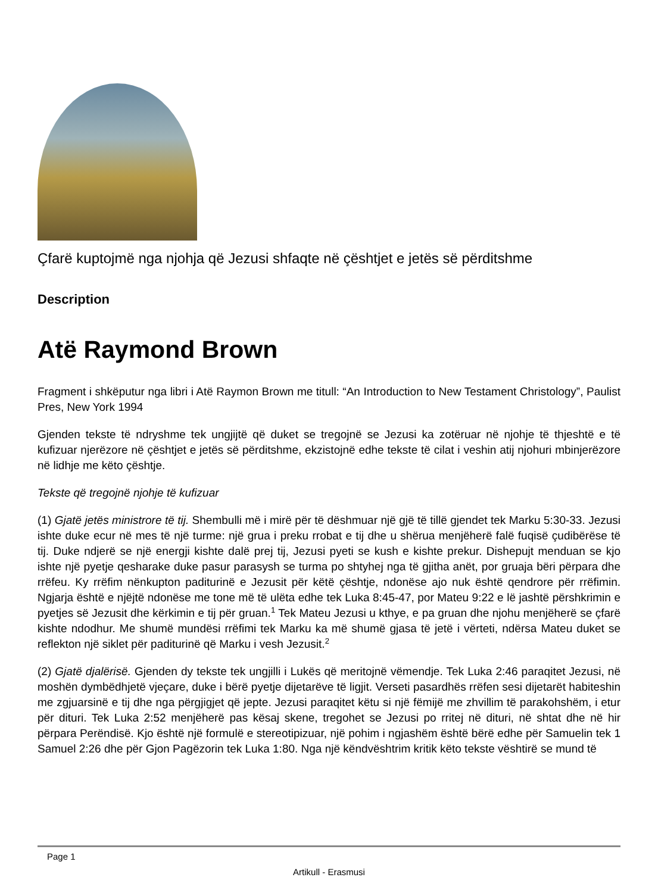Çfarë kuptojmë nga njohja që Jezusi shfaqte në çështjet e jetës së përditshme
Description
Atë Raymond Brown
Fragment i shkëputur nga libri i Atë Raymon Brown me titull: “An Introduction to New Testament Christology”, Paulist Pres, New York 1994
Gjenden tekste të ndryshme tek ungjijtë që duket se tregojnë se Jezusi ka zotëruar në njohje të thjeshtë e të kufizuar njerëzore në çështjet e jetës së përditshme, ekzistojnë edhe tekste të cilat i veshin atij njohuri mbinjerëzore në lidhje me këto çështje.
Tekste që tregojnë njohje të kufizuar
(1) Gjatë jetës ministrore të tij. Shembulli më i mirë për të dëshmuar një gjë të tillë gjendet tek Marku 5:30-33. Jezusi ishte duke ecur në mes të një turme: një grua i preku rrobat e tij dhe u shërua menjëherë falë fuqisë çudibërëse të tij. Duke ndjerë se një energji kishte dalë prej tij, Jezusi pyeti se kush e kishte prekur. Dishepujt menduan se kjo ishte një pyetje qesharake duke pasur parasysh se turma po shtyhej nga të gjitha anët, por gruaja bëri përpara dhe rrëfeu. Ky rrëfim nënkupton paditurinë e Jezusit për këtë çështje, ndonëse ajo nuk është qendrore për rrëfimin. Ngjarja është e njëjtë ndonëse me tone më të ulëta edhe tek Luka 8:45-47, por Mateu 9:22 e lë jashtë përshkrimin e pyetjes së Jezusit dhe kërkimin e tij për gruan.<sup>1</sup> Tek Mateu Jezusi u kthye, e pa gruan dhe njohu menjëherë se çfarë kishte ndodhur. Me shumë mundësi rrëfimi tek Marku ka më shumë gjasa të jetë i vërteti, ndërsa Mateu duket se reflekton një siklet për paditurinë që Marku i vesh Jezusit.<sup>2</sup>
(2) Gjatë djalërisë. Gjenden dy tekste tek ungjilli i Lukës që meritojnë vëmendje. Tek Luka 2:46 paraqitet Jezusi, në moshën dymbëdhjetë vjeçare, duke i bërë pyetje dijetarëve të ligjit. Verseti pasardhës rrëfen sesi dijetarët habiteshin me zgjuarsinë e tij dhe nga përgjigjet që jepte. Jezusi paraqitet këtu si një fëmijë me zhvillim të parakohshëm, i etur për dituri. Tek Luka 2:52 menjëherë pas kësaj skene, tregohet se Jezusi po rritej në dituri, në shtat dhe në hir përpara Perëndisë. Kjo është një formulë e stereotipizuar, një pohim i ngjashëm është bërë edhe për Samuelin tek 1 Samuel 2:26 dhe për Gjon Pagëzorin tek Luka 1:80. Nga një këndvështrim kritik këto tekste vështirë se mund të
Page 1
Artikull - Erasmusi